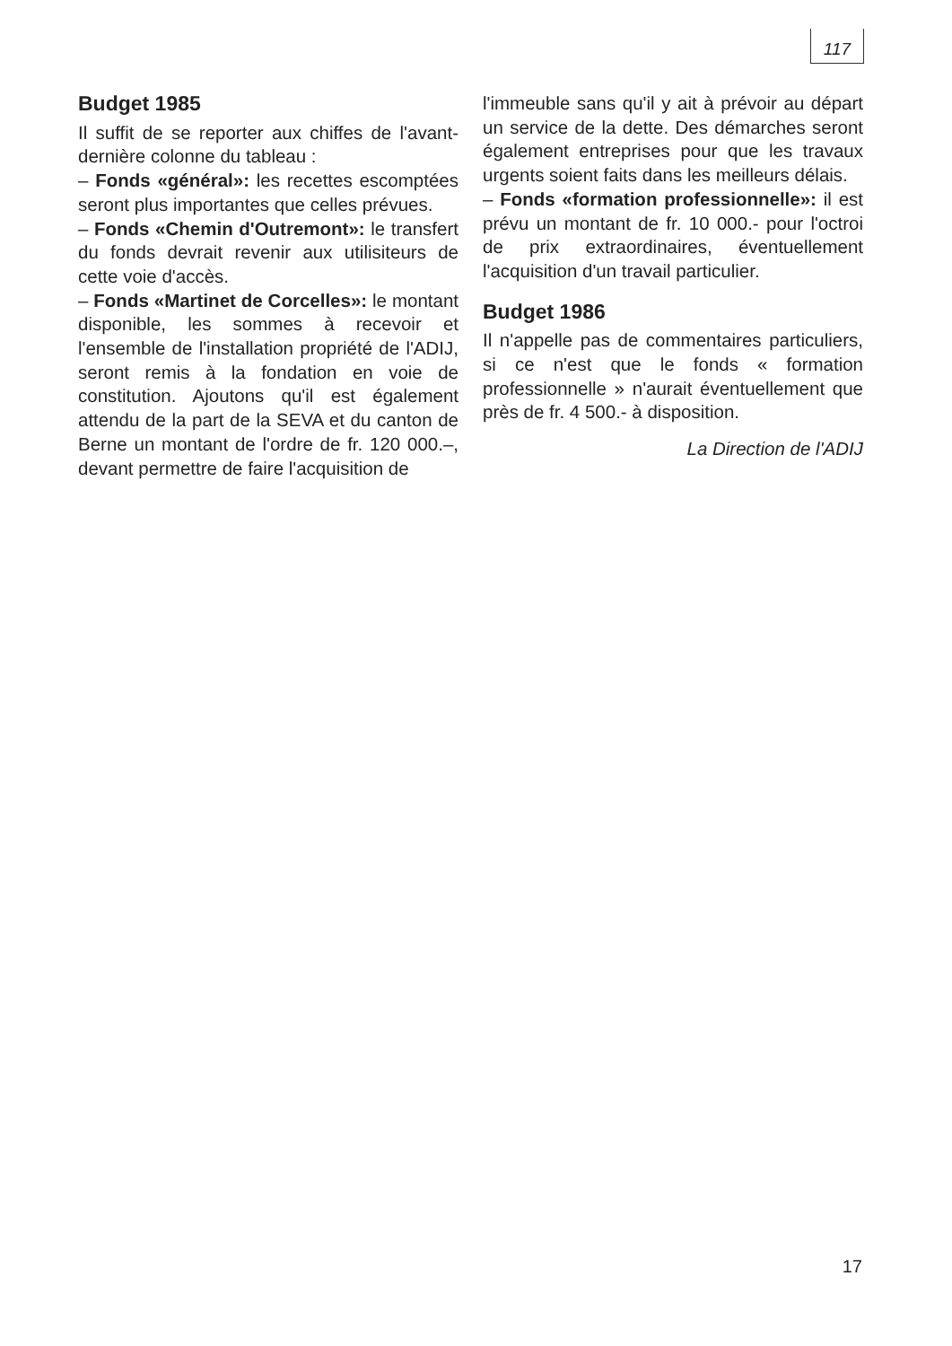117
Budget 1985
Il suffit de se reporter aux chiffes de l'avant-dernière colonne du tableau :
– Fonds «général»: les recettes escomptées seront plus importantes que celles prévues.
– Fonds «Chemin d'Outremont»: le transfert du fonds devrait revenir aux utilisiteurs de cette voie d'accès.
– Fonds «Martinet de Corcelles»: le montant disponible, les sommes à recevoir et l'ensemble de l'installation propriété de l'ADIJ, seront remis à la fondation en voie de constitution. Ajoutons qu'il est également attendu de la part de la SEVA et du canton de Berne un montant de l'ordre de fr. 120 000.–, devant permettre de faire l'acquisition de
l'immeuble sans qu'il y ait à prévoir au départ un service de la dette. Des démarches seront également entreprises pour que les travaux urgents soient faits dans les meilleurs délais.
– Fonds «formation professionnelle»: il est prévu un montant de fr. 10 000.- pour l'octroi de prix extraordinaires, éventuellement l'acquisition d'un travail particulier.
Budget 1986
Il n'appelle pas de commentaires particuliers, si ce n'est que le fonds « formation professionnelle » n'aurait éventuellement que près de fr. 4 500.- à disposition.
La Direction de l'ADIJ
17